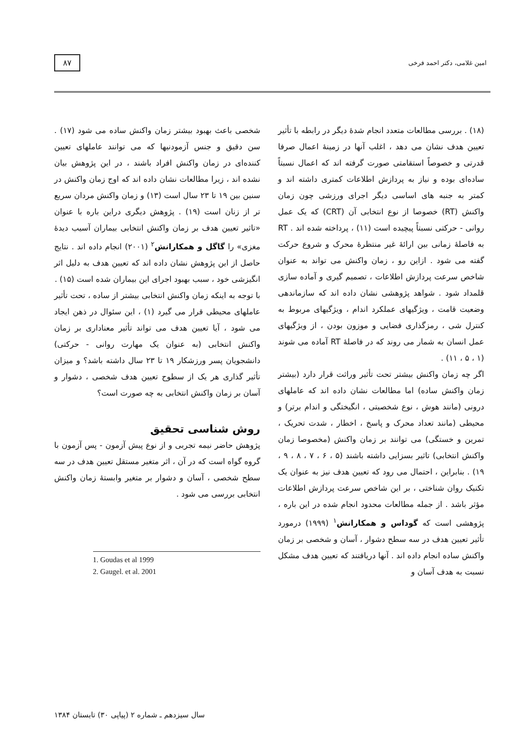امین غلامی، دکتر احمد فرخی ۸۷
(۱۸) . بررسی مطالعات متعدد انجام شدهٔ دیگر در رابطه با تأثیر تعیین هدف نشان می دهد ، اغلب آنها در زمینهٔ اعمال صرفا قدرتی و خصوصاً استقامتی صورت گرفته اند که اعمال نسبتاً ساده‌ای بوده و نیاز به پردازش اطلاعات کمتری داشته اند و کمتر به جنبه های اساسی دیگر اجرای ورزشی چون زمان واکنش (RT) خصوصا از نوع انتخابی آن (CRT) که یک عمل روانی - حرکتی نسبتاً پیچیده است (۱۱) ، پرداخته شده اند . RT به فاصلهٔ زمانی بین ارائهٔ غیر منتظرهٔ محرک و شروع حرکت گفته می شود . ازاین رو ، زمان واکنش می تواند به عنوان شاخص سرعت پردازش اطلاعات ، تصمیم گیری و آماده سازی قلمداد شود . شواهد پژوهشی نشان داده اند که سازماندهی وضعیت قامت ، ویژگیهای عملکرد اندام ، ویژگیهای مربوط به کنترل شی ، رمزگذاری فضایی و موزون بودن ، از ویژگیهای عمل انسان به شمار می روند که در فاصلهٔ RT آماده می شوند (۱ ، ۵ ، ۱۱) .
اگر چه زمان واکنش بیشتر تحت تأثیر وراثت قرار دارد (بیشتر زمان واکنش ساده) اما مطالعات نشان داده اند که عاملهای درونی (مانند هوش ، نوع شخصیتی ، انگیختگی و اندام برتر) و محیطی (مانند تعداد محرک و پاسخ ، اخطار ، شدت تحریک ، تمرین و خستگی) می توانند بر زمان واکنش (مخصوصا زمان واکنش انتخابی) تاثیر بسزایی داشته باشند (۵ ، ۶ ، ۷ ، ۸ ، ۹ ، ۱۹) . بنابراین ، احتمال می رود که تعیین هدف نیز به عنوان یک تکنیک روان شناختی ، بر این شاخص سرعت پردازش اطلاعات مؤثر باشد . از جمله مطالعات محدود انجام شده در این باره ، پژوهشی است که گوداس و همکارانش<sup>۱</sup> (۱۹۹۹) درمورد تأثیر تعیین هدف در سه سطح دشوار ، آسان و شخصی بر زمان واکنش ساده انجام داده اند . آنها دریافتند که تعیین هدف مشکل نسبت به هدف آسان و
شخصی باعث بهبود بیشتر زمان واکنش ساده می شود (۱۷) . سن دقیق و جنس آزمودنیها که می توانند عاملهای تعیین کننده‌ای در زمان واکنش افراد باشند ، در این پژوهش بیان نشده اند ، زیرا مطالعات نشان داده اند که اوج زمان واکنش در سنین بین ۱۹ تا ۲۳ سال است (۱۳) و زمان واکنش مردان سریع تر از زنان است (۱۹) . پژوهش دیگری دراین باره با عنوان «تاثیر تعیین هدف بر زمان واکنش انتخابی بیماران آسیب دیدهٔ مغزی» را گاگل و همکارانش<sup>۲</sup> (۲۰۰۱) انجام داده اند . نتایج حاصل از این پژوهش نشان داده اند که تعیین هدف به دلیل اثر انگیزشی خود ، سبب بهبود اجرای این بیماران شده است (۱۵) .
با توجه به اینکه زمان واکنش انتخابی بیشتر از ساده ، تحت تأثیر عاملهای محیطی قرار می گیرد (۱) ، این سئوال در ذهن ایجاد می شود ، آیا تعیین هدف می تواند تأثیر معناداری بر زمان واکنش انتخابی (به عنوان یک مهارت روانی - حرکتی) دانشجویان پسر ورزشکار ۱۹ تا ۲۳ سال داشته باشد؟ و میزان تأثیر گذاری هر یک از سطوح تعیین هدف شخصی ، دشوار و آسان بر زمان واکنش انتخابی به چه صورت است؟
روش شناسی تحقیق
پژوهش حاضر نیمه تجربی و از نوع پیش آزمون - پس آزمون با گروه گواه است که در آن ، اثر متغیر مستقل تعیین هدف در سه سطح شخصی ، آسان و دشوار بر متغیر وابستهٔ زمان واکنش انتخابی بررسی می شود .
1. Goudas et al 1999
2. Gaugel. et al. 2001
سال سیزدهم ـ شماره ۲ (پیاپی ۳۰) تابستان ۱۳۸۴